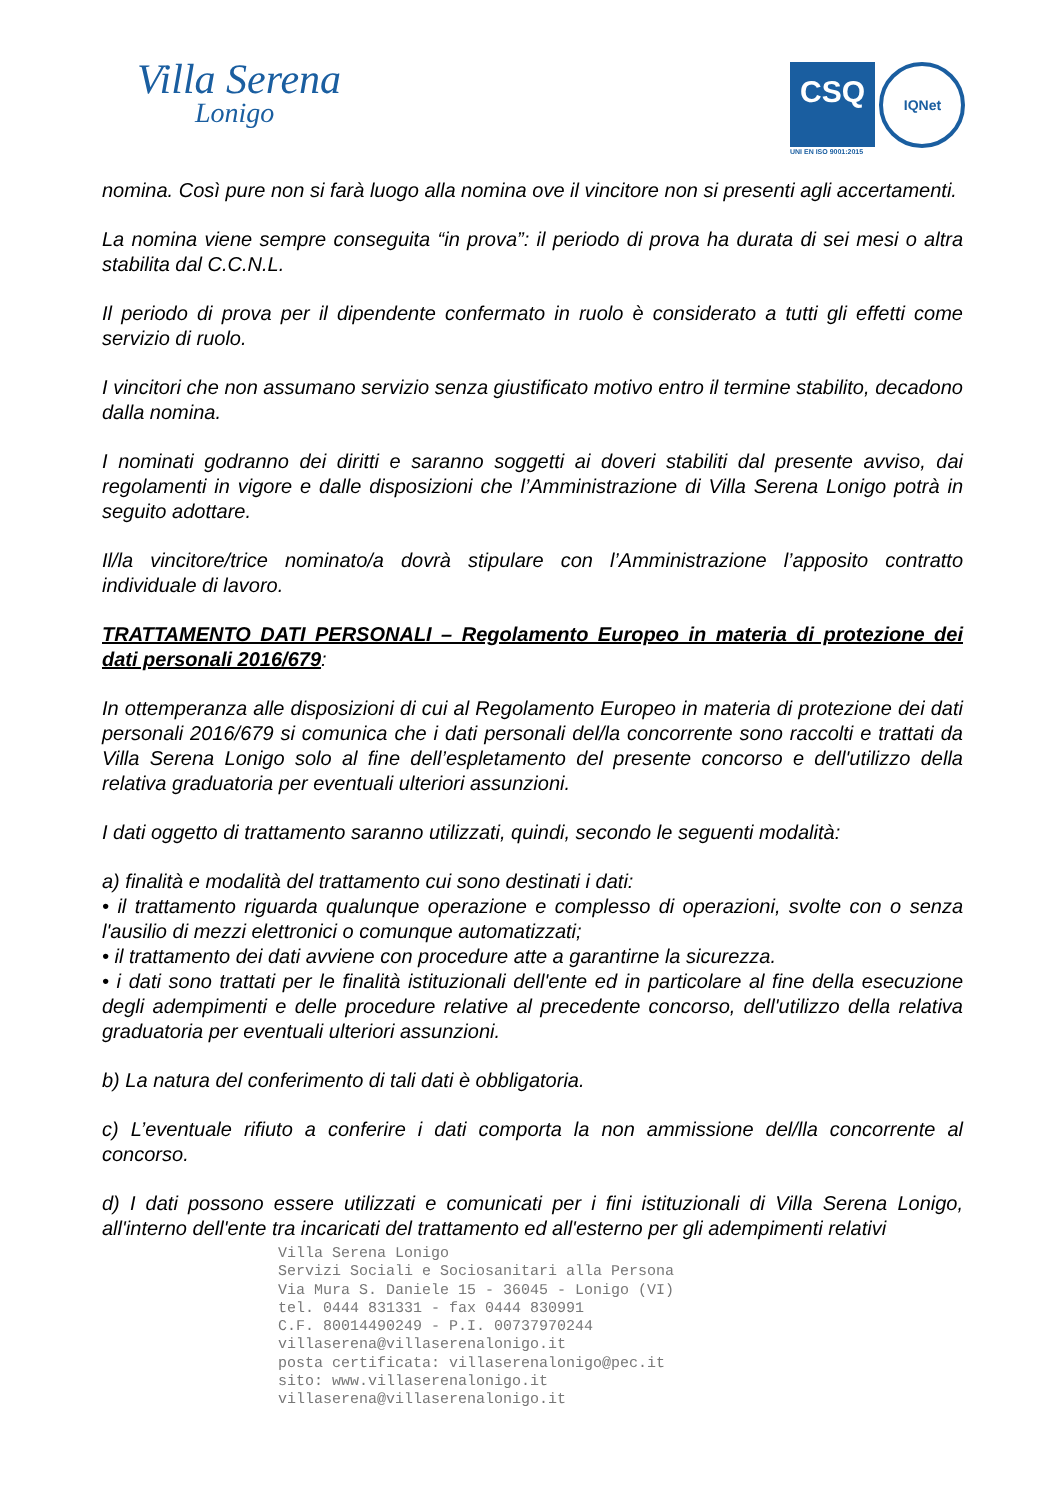Villa Serena
Lonigo
CSQ IQNet
UNI EN ISO 9001:2015
nomina. Così pure non si farà luogo alla nomina ove il vincitore non si presenti agli accertamenti.
La nomina viene sempre conseguita “in prova”: il periodo di prova ha durata di sei mesi o altra stabilita dal C.C.N.L.
Il periodo di prova per il dipendente confermato in ruolo è considerato a tutti gli effetti come servizio di ruolo.
I vincitori che non assumano servizio senza giustificato motivo entro il termine stabilito, decadono dalla nomina.
I nominati godranno dei diritti e saranno soggetti ai doveri stabiliti dal presente avviso, dai regolamenti in vigore e dalle disposizioni che l’Amministrazione di Villa Serena Lonigo potrà in seguito adottare.
Il/la vincitore/trice nominato/a dovrà stipulare con l’Amministrazione l’apposito contratto individuale di lavoro.
TRATTAMENTO DATI PERSONALI – Regolamento Europeo in materia di protezione dei dati personali 2016/679:
In ottemperanza alle disposizioni di cui al Regolamento Europeo in materia di protezione dei dati personali 2016/679 si comunica che i dati personali del/la concorrente sono raccolti e trattati da Villa Serena Lonigo solo al fine dell’espletamento del presente concorso e dell'utilizzo della relativa graduatoria per eventuali ulteriori assunzioni.
I dati oggetto di trattamento saranno utilizzati, quindi, secondo le seguenti modalità:
a) finalità e modalità del trattamento cui sono destinati i dati:
• il trattamento riguarda qualunque operazione e complesso di operazioni, svolte con o senza l'ausilio di mezzi elettronici o comunque automatizzati;
• il trattamento dei dati avviene con procedure atte a garantirne la sicurezza.
• i dati sono trattati per le finalità istituzionali dell'ente ed in particolare al fine della esecuzione degli adempimenti e delle procedure relative al precedente concorso, dell'utilizzo della relativa graduatoria per eventuali ulteriori assunzioni.
b) La natura del conferimento di tali dati è obbligatoria.
c) L’eventuale rifiuto a conferire i dati comporta la non ammissione del/lla concorrente al concorso.
d) I dati possono essere utilizzati e comunicati per i fini istituzionali di Villa Serena Lonigo, all'interno dell'ente tra incaricati del trattamento ed all'esterno per gli adempimenti relativi
Villa Serena Lonigo
Servizi Sociali e Sociosanitari alla Persona
Via Mura S. Daniele 15 - 36045 - Lonigo (VI)
tel. 0444 831331 - fax 0444 830991
C.F. 80014490249 - P.I. 00737970244
villaserena@villaserenalonigo.it
posta certificata: villaserenalonigo@pec.it
sito: www.villaserenalonigo.it
villaserena@villaserenalonigo.it